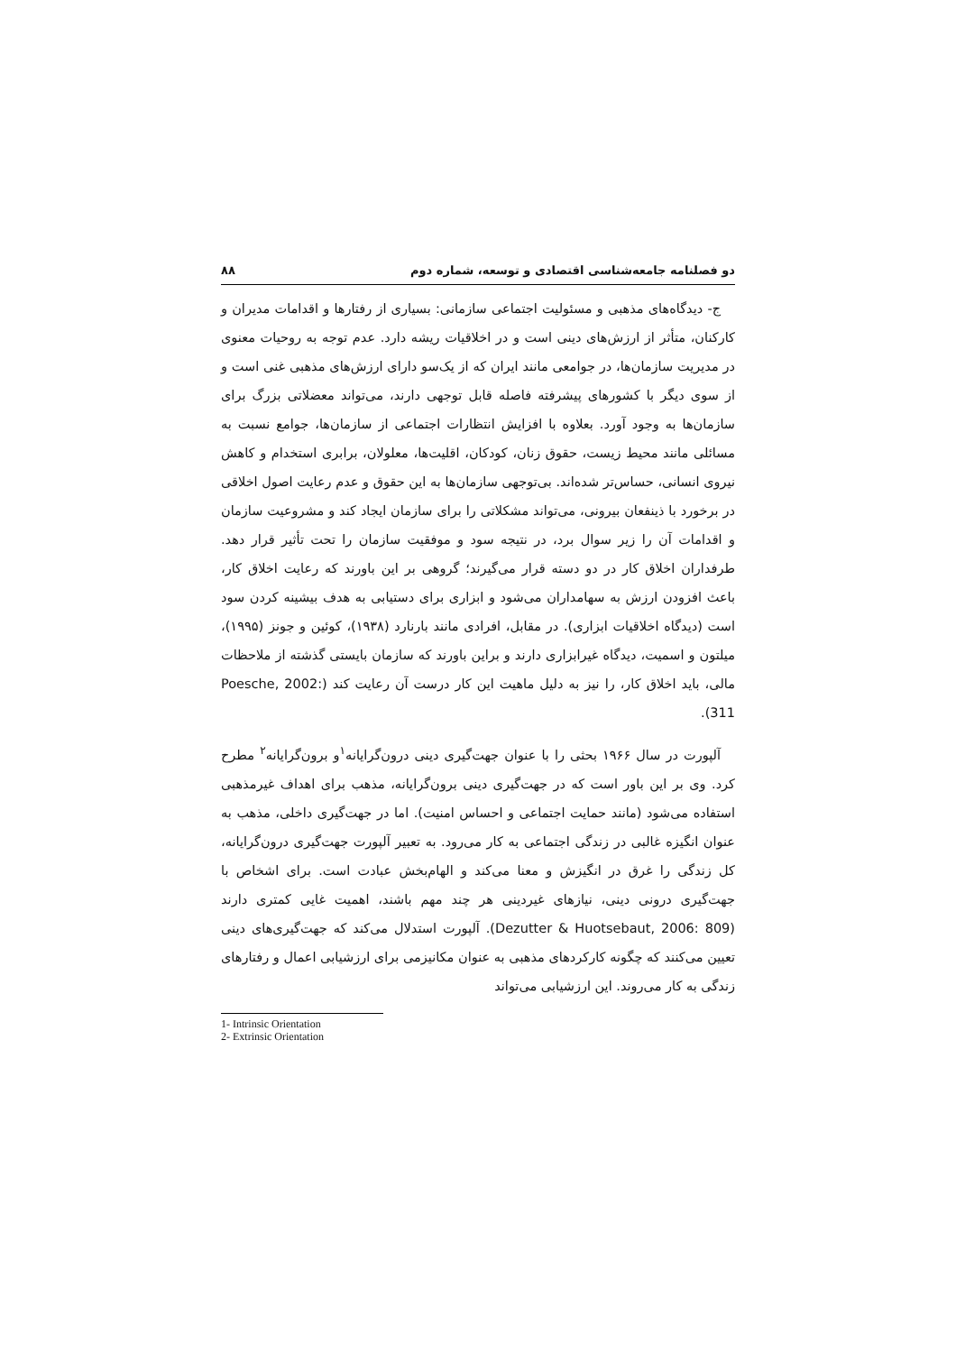دو فصلنامه جامعه‌شناسی اقتصادی و توسعه، شماره دوم ۸۸
ج- دیدگاه‌های مذهبی و مسئولیت اجتماعی سازمانی: بسیاری از رفتارها و اقدامات مدیران و کارکنان، متأثر از ارزش‌های دینی است و در اخلاقیات ریشه دارد. عدم توجه به روحیات معنوی در مدیریت سازمان‌ها، در جوامعی مانند ایران که از یک‌سو دارای ارزش‌های مذهبی غنی است و از سوی دیگر با کشورهای پیشرفته فاصله قابل توجهی دارند، می‌تواند معضلاتی بزرگ برای سازمان‌ها به وجود آورد. بعلاوه با افزایش انتظارات اجتماعی از سازمان‌ها، جوامع نسبت به مسائلی مانند محیط زیست، حقوق زنان، کودکان، اقلیت‌ها، معلولان، برابری استخدام و کاهش نیروی انسانی، حساس‌تر شده‌اند. بی‌توجهی سازمان‌ها به این حقوق و عدم رعایت اصول اخلاقی در برخورد با ذینفعان بیرونی، می‌تواند مشکلاتی را برای سازمان ایجاد کند و مشروعیت سازمان و اقدامات آن را زیر سوال برد، در نتیجه سود و موفقیت سازمان را تحت تأثیر قرار دهد. طرفداران اخلاق کار در دو دسته قرار می‌گیرند؛ گروهی بر این باورند که رعایت اخلاق کار، باعث افزودن ارزش به سهامداران می‌شود و ابزاری برای دستیابی به هدف بیشینه کردن سود است (دیدگاه اخلاقیات ابزاری). در مقابل، افرادی مانند بارنارد (۱۹۳۸)، کوئین و جونز (۱۹۹۵)، میلتون و اسمیت، دیدگاه غیرابزاری دارند و براین باورند که سازمان بایستی گذشته از ملاحظات مالی، باید اخلاق کار، را نیز به دلیل ماهیت این کار درست آن رعایت کند (Poesche, 2002: 311).
آلپورت در سال ۱۹۶۶ بحثی را با عنوان جهت‌گیری دینی درون‌گرایانه<sup>۱</sup>و برون‌گرایانه<sup>۲</sup> مطرح کرد. وی بر این باور است که در جهت‌گیری دینی برون‌گرایانه، مذهب برای اهداف غیرمذهبی استفاده می‌شود (مانند حمایت اجتماعی و احساس امنیت). اما در جهت‌گیری داخلی، مذهب به عنوان انگیزه غالبی در زندگی اجتماعی به کار می‌رود. به تعبیر آلپورت جهت‌گیری درون‌گرایانه، کل زندگی را غرق در انگیزش و معنا می‌کند و الهام‌بخش عبادت است. برای اشخاص با جهت‌گیری درونی دینی، نیازهای غیردینی هر چند مهم باشند، اهمیت غایی کمتری دارند (Dezutter & Huotsebaut, 2006: 809). آلپورت استدلال می‌کند که جهت‌گیری‌های دینی تعیین می‌کنند که چگونه کارکردهای مذهبی به عنوان مکانیزمی برای ارزشیابی اعمال و رفتارهای زندگی به کار می‌روند. این ارزشیابی می‌تواند
1- Intrinsic Orientation
2- Extrinsic Orientation